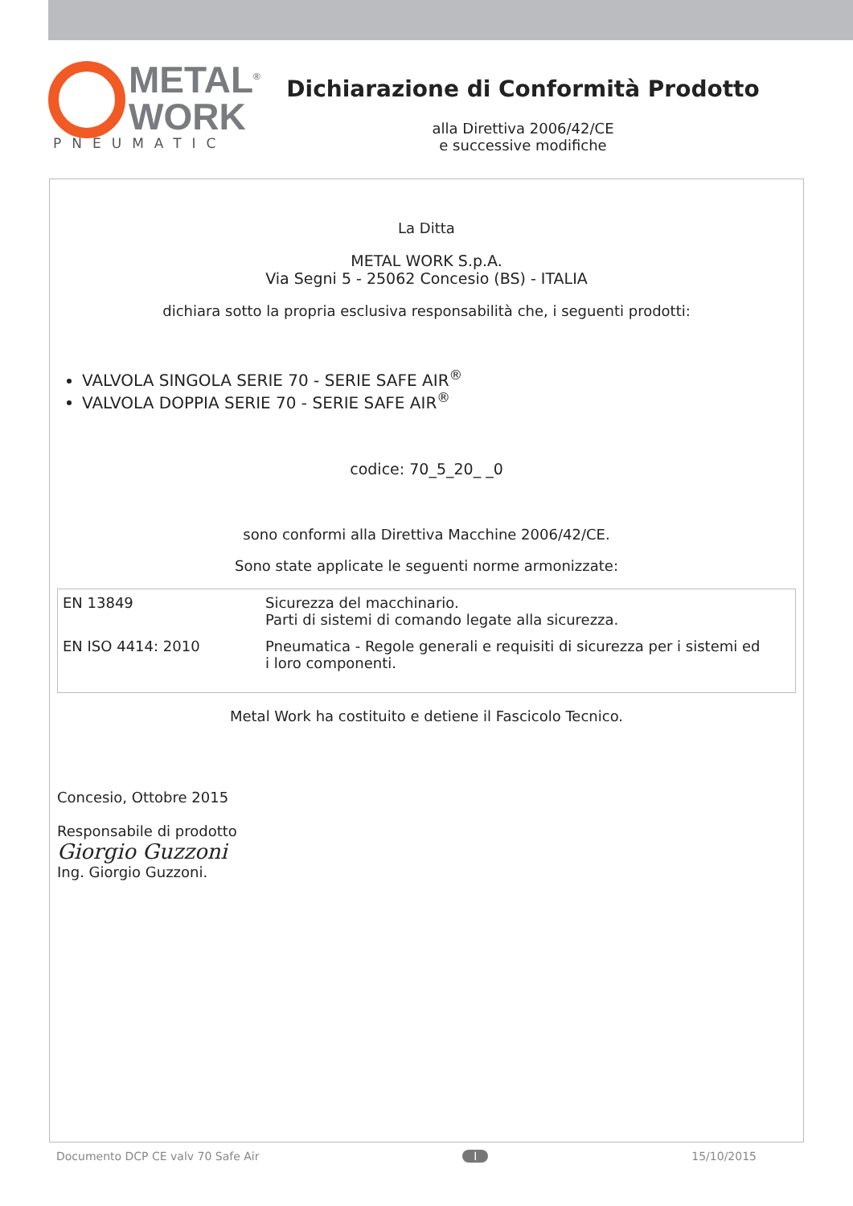METAL<sup>®</sup>
WORK
PNEUMATIC
Dichiarazione di Conformità Prodotto
alla Direttiva 2006/42/CE
e successive modifiche
La Ditta
METAL WORK S.p.A.
Via Segni 5 - 25062 Concesio (BS) - ITALIA
dichiara sotto la propria esclusiva responsabilità che, i seguenti prodotti:
VALVOLA SINGOLA SERIE 70 - SERIE SAFE AIR<sup>®</sup>
VALVOLA DOPPIA SERIE 70 - SERIE SAFE AIR<sup>®</sup>
codice: 70_5_20_ _0
sono conformi alla Direttiva Macchine 2006/42/CE.
Sono state applicate le seguenti norme armonizzate:
| EN 13849 | Sicurezza del macchinario. Parti di sistemi di comando legate alla sicurezza. |
| EN ISO 4414: 2010 | Pneumatica - Regole generali e requisiti di sicurezza per i sistemi ed i loro componenti. |
Metal Work ha costituito e detiene il Fascicolo Tecnico.
Concesio, Ottobre 2015
Responsabile di prodotto
Giorgio Guzzoni
Ing. Giorgio Guzzoni.
Documento DCP CE valv 70 Safe Air I 15/10/2015